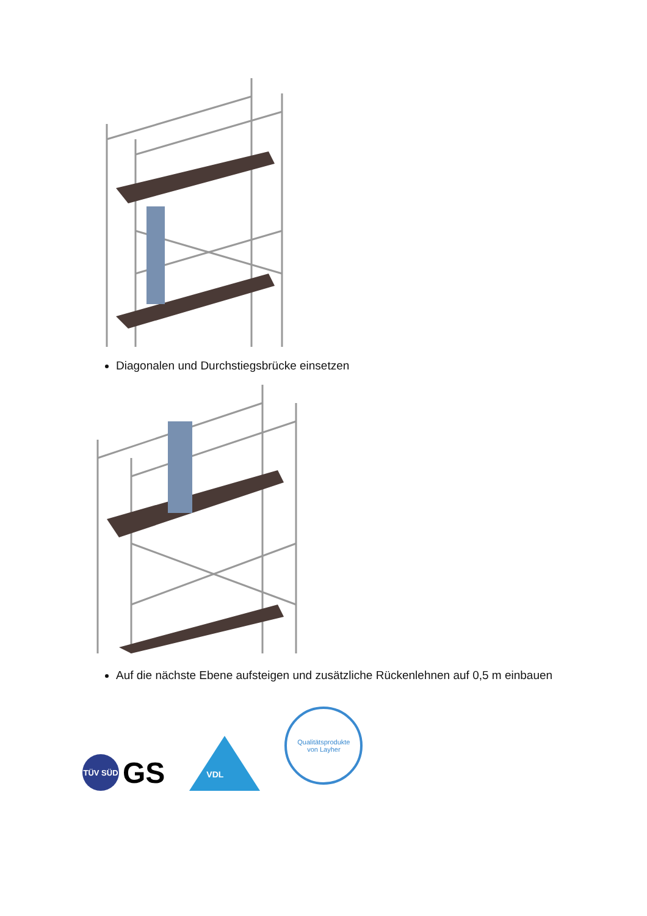Diagonalen und Durchstiegsbrücke einsetzen
Auf die nächste Ebene aufsteigen und zusätzliche Rückenlehnen auf 0,5 m einbauen
TÜV SÜD
GS
VDL
Qualitätsprodukte
von Layher